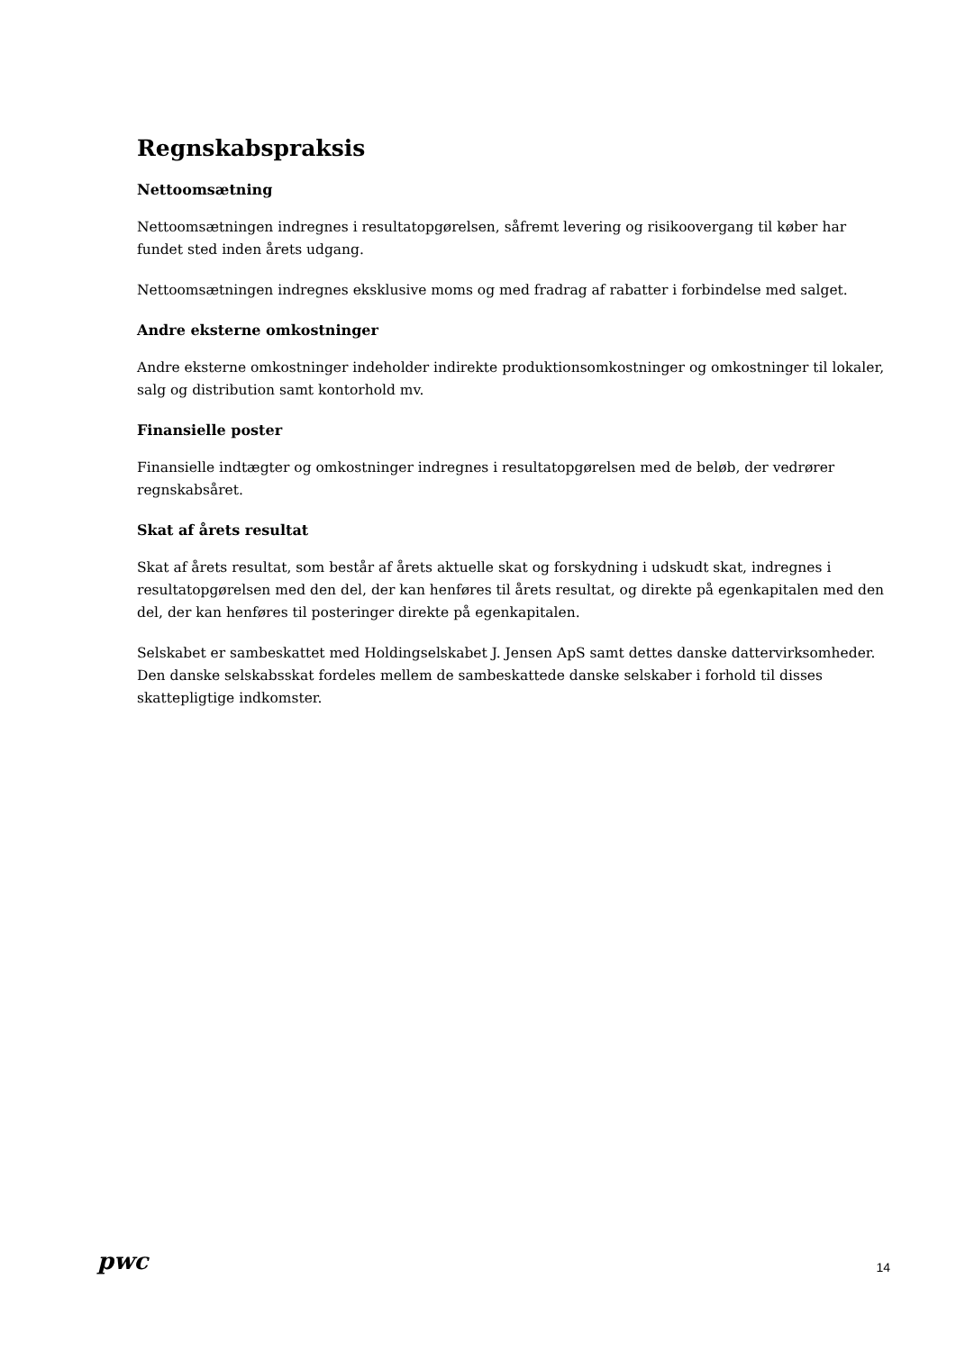Regnskabspraksis
Nettoomsætning
Nettoomsætningen indregnes i resultatopgørelsen, såfremt levering og risikoovergang til køber har fundet sted inden årets udgang.
Nettoomsætningen indregnes eksklusive moms og med fradrag af rabatter i forbindelse med salget.
Andre eksterne omkostninger
Andre eksterne omkostninger indeholder indirekte produktionsomkostninger og omkostninger til lokaler, salg og distribution samt kontorhold mv.
Finansielle poster
Finansielle indtægter og omkostninger indregnes i resultatopgørelsen med de beløb, der vedrører regnskabsåret.
Skat af årets resultat
Skat af årets resultat, som består af årets aktuelle skat og forskydning i udskudt skat, indregnes i resultatopgørelsen med den del, der kan henføres til årets resultat, og direkte på egenkapitalen med den del, der kan henføres til posteringer direkte på egenkapitalen.
Selskabet er sambeskattet med Holdingselskabet J. Jensen ApS samt dettes danske dattervirksomheder. Den danske selskabsskat fordeles mellem de sambeskattede danske selskaber i forhold til disses skattepligtige indkomster.
pwc 14